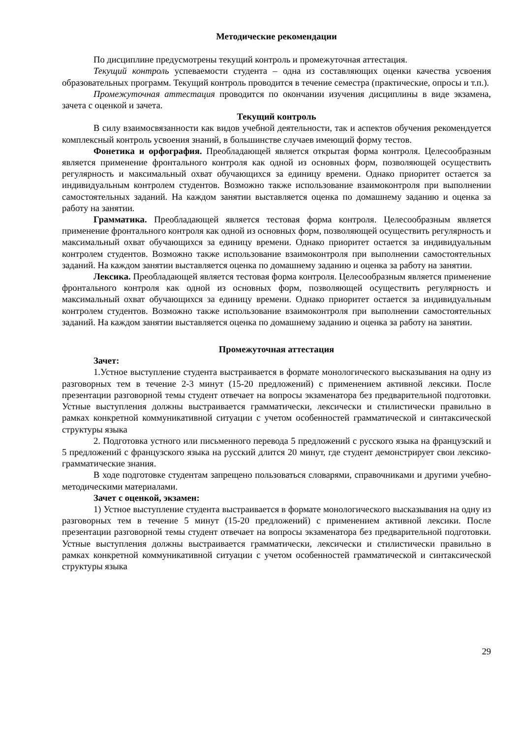Методические рекомендации
По дисциплине предусмотрены текущий контроль и промежуточная аттестация.
Текущий контроль успеваемости студента – одна из составляющих оценки качества усвоения образовательных программ. Текущий контроль проводится в течение семестра (практические, опросы и т.п.).
Промежуточная аттестация проводится по окончании изучения дисциплины в виде экзамена, зачета с оценкой и зачета.
Текущий контроль
В силу взаимосвязанности как видов учебной деятельности, так и аспектов обучения рекомендуется комплексный контроль усвоения знаний, в большинстве случаев имеющий форму тестов.
Фонетика и орфография. Преобладающей является открытая форма контроля. Целесообразным является применение фронтального контроля как одной из основных форм, позволяющей осуществить регулярность и максимальный охват обучающихся за единицу времени. Однако приоритет остается за индивидуальным контролем студентов. Возможно также использование взаимоконтроля при выполнении самостоятельных заданий. На каждом занятии выставляется оценка по домашнему заданию и оценка за работу на занятии.
Грамматика. Преобладающей является тестовая форма контроля. Целесообразным является применение фронтального контроля как одной из основных форм, позволяющей осуществить регулярность и максимальный охват обучающихся за единицу времени. Однако приоритет остается за индивидуальным контролем студентов. Возможно также использование взаимоконтроля при выполнении самостоятельных заданий. На каждом занятии выставляется оценка по домашнему заданию и оценка за работу на занятии.
Лексика. Преобладающей является тестовая форма контроля. Целесообразным является применение фронтального контроля как одной из основных форм, позволяющей осуществить регулярность и максимальный охват обучающихся за единицу времени. Однако приоритет остается за индивидуальным контролем студентов. Возможно также использование взаимоконтроля при выполнении самостоятельных заданий. На каждом занятии выставляется оценка по домашнему заданию и оценка за работу на занятии.
Промежуточная аттестация
Зачет:
1.Устное выступление студента выстраивается в формате монологического высказывания на одну из разговорных тем в течение 2-3 минут (15-20 предложений) с применением активной лексики. После презентации разговорной темы студент отвечает на вопросы экзаменатора без предварительной подготовки. Устные выступления должны выстраивается грамматически, лексически и стилистически правильно в рамках конкретной коммуникативной ситуации с учетом особенностей грамматической и синтаксической структуры языка
2. Подготовка устного или письменного перевода 5 предложений с русского языка на французский и 5 предложений с французского языка на русский длится 20 минут, где студент демонстрирует свои лексико-грамматические знания.
В ходе подготовке студентам запрещено пользоваться словарями, справочниками и другими учебно-методическими материалами.
Зачет с оценкой, экзамен:
1) Устное выступление студента выстраивается в формате монологического высказывания на одну из разговорных тем в течение 5 минут (15-20 предложений) с применением активной лексики. После презентации разговорной темы студент отвечает на вопросы экзаменатора без предварительной подготовки. Устные выступления должны выстраивается грамматически, лексически и стилистически правильно в рамках конкретной коммуникативной ситуации с учетом особенностей грамматической и синтаксической структуры языка
29